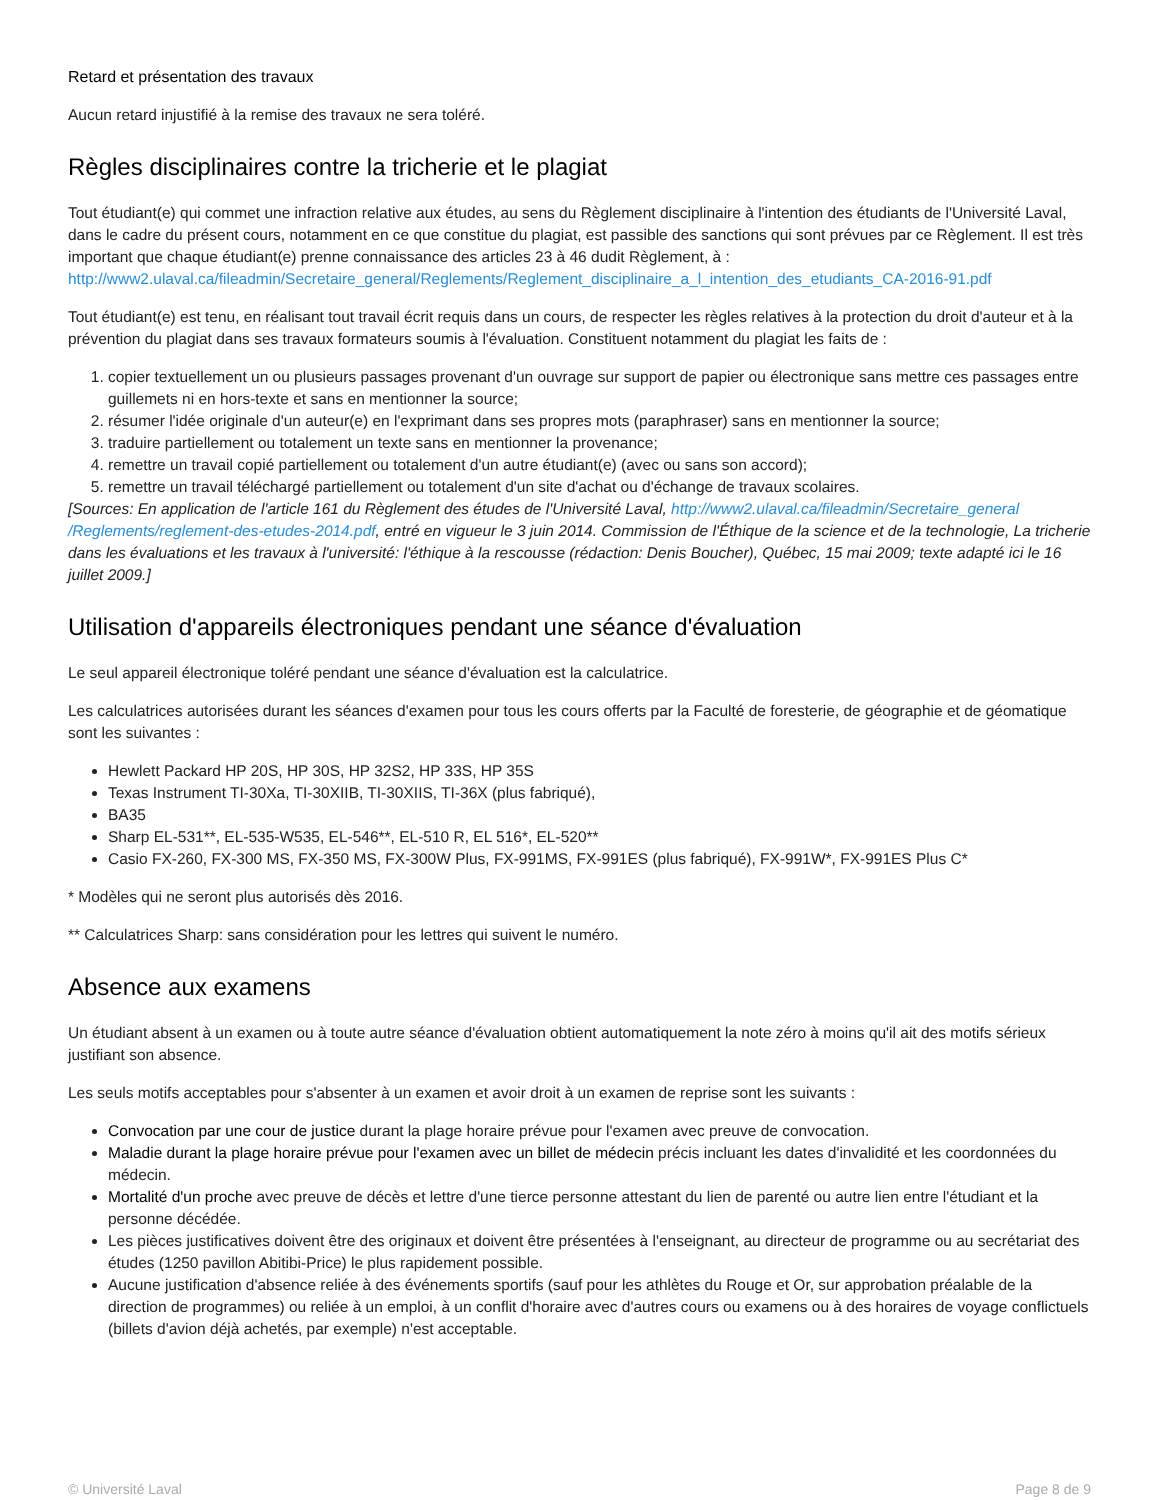Retard et présentation des travaux
Aucun retard injustifié à la remise des travaux ne sera toléré.
Règles disciplinaires contre la tricherie et le plagiat
Tout étudiant(e) qui commet une infraction relative aux études, au sens du Règlement disciplinaire à l'intention des étudiants de l'Université Laval, dans le cadre du présent cours, notamment en ce que constitue du plagiat, est passible des sanctions qui sont prévues par ce Règlement. Il est très important que chaque étudiant(e) prenne connaissance des articles 23 à 46 dudit Règlement, à : http://www2.ulaval.ca/fileadmin/Secretaire_general/Reglements/Reglement_disciplinaire_a_l_intention_des_etudiants_CA-2016-91.pdf
Tout étudiant(e) est tenu, en réalisant tout travail écrit requis dans un cours, de respecter les règles relatives à la protection du droit d'auteur et à la prévention du plagiat dans ses travaux formateurs soumis à l'évaluation. Constituent notamment du plagiat les faits de :
1. copier textuellement un ou plusieurs passages provenant d'un ouvrage sur support de papier ou électronique sans mettre ces passages entre guillemets ni en hors-texte et sans en mentionner la source;
2. résumer l'idée originale d'un auteur(e) en l'exprimant dans ses propres mots (paraphraser) sans en mentionner la source;
3. traduire partiellement ou totalement un texte sans en mentionner la provenance;
4. remettre un travail copié partiellement ou totalement d'un autre étudiant(e) (avec ou sans son accord);
5. remettre un travail téléchargé partiellement ou totalement d'un site d'achat ou d'échange de travaux scolaires.
[Sources: En application de l'article 161 du Règlement des études de l'Université Laval, http://www2.ulaval.ca/fileadmin/Secretaire_general /Reglements/reglement-des-etudes-2014.pdf, entré en vigueur le 3 juin 2014. Commission de l'Éthique de la science et de la technologie, La tricherie dans les évaluations et les travaux à l'université: l'éthique à la rescousse (rédaction: Denis Boucher), Québec, 15 mai 2009; texte adapté ici le 16 juillet 2009.]
Utilisation d'appareils électroniques pendant une séance d'évaluation
Le seul appareil électronique toléré pendant une séance d'évaluation est la calculatrice.
Les calculatrices autorisées durant les séances d'examen pour tous les cours offerts par la Faculté de foresterie, de géographie et de géomatique sont les suivantes :
Hewlett Packard HP 20S, HP 30S, HP 32S2, HP 33S, HP 35S
Texas Instrument TI-30Xa, TI-30XIIB, TI-30XIIS, TI-36X (plus fabriqué),
BA35
Sharp EL-531**, EL-535-W535, EL-546**, EL-510 R, EL 516*, EL-520**
Casio FX-260, FX-300 MS, FX-350 MS, FX-300W Plus, FX-991MS, FX-991ES (plus fabriqué), FX-991W*, FX-991ES Plus C*
* Modèles qui ne seront plus autorisés dès 2016.
** Calculatrices Sharp: sans considération pour les lettres qui suivent le numéro.
Absence aux examens
Un étudiant absent à un examen ou à toute autre séance d'évaluation obtient automatiquement la note zéro à moins qu'il ait des motifs sérieux justifiant son absence.
Les seuls motifs acceptables pour s'absenter à un examen et avoir droit à un examen de reprise sont les suivants :
Convocation par une cour de justice durant la plage horaire prévue pour l'examen avec preuve de convocation.
Maladie durant la plage horaire prévue pour l'examen avec un billet de médecin précis incluant les dates d'invalidité et les coordonnées du médecin.
Mortalité d'un proche avec preuve de décès et lettre d'une tierce personne attestant du lien de parenté ou autre lien entre l'étudiant et la personne décédée.
Les pièces justificatives doivent être des originaux et doivent être présentées à l'enseignant, au directeur de programme ou au secrétariat des études (1250 pavillon Abitibi-Price) le plus rapidement possible.
Aucune justification d'absence reliée à des événements sportifs (sauf pour les athlètes du Rouge et Or, sur approbation préalable de la direction de programmes) ou reliée à un emploi, à un conflit d'horaire avec d'autres cours ou examens ou à des horaires de voyage conflictuels (billets d'avion déjà achetés, par exemple) n'est acceptable.
© Université Laval Page 8 de 9